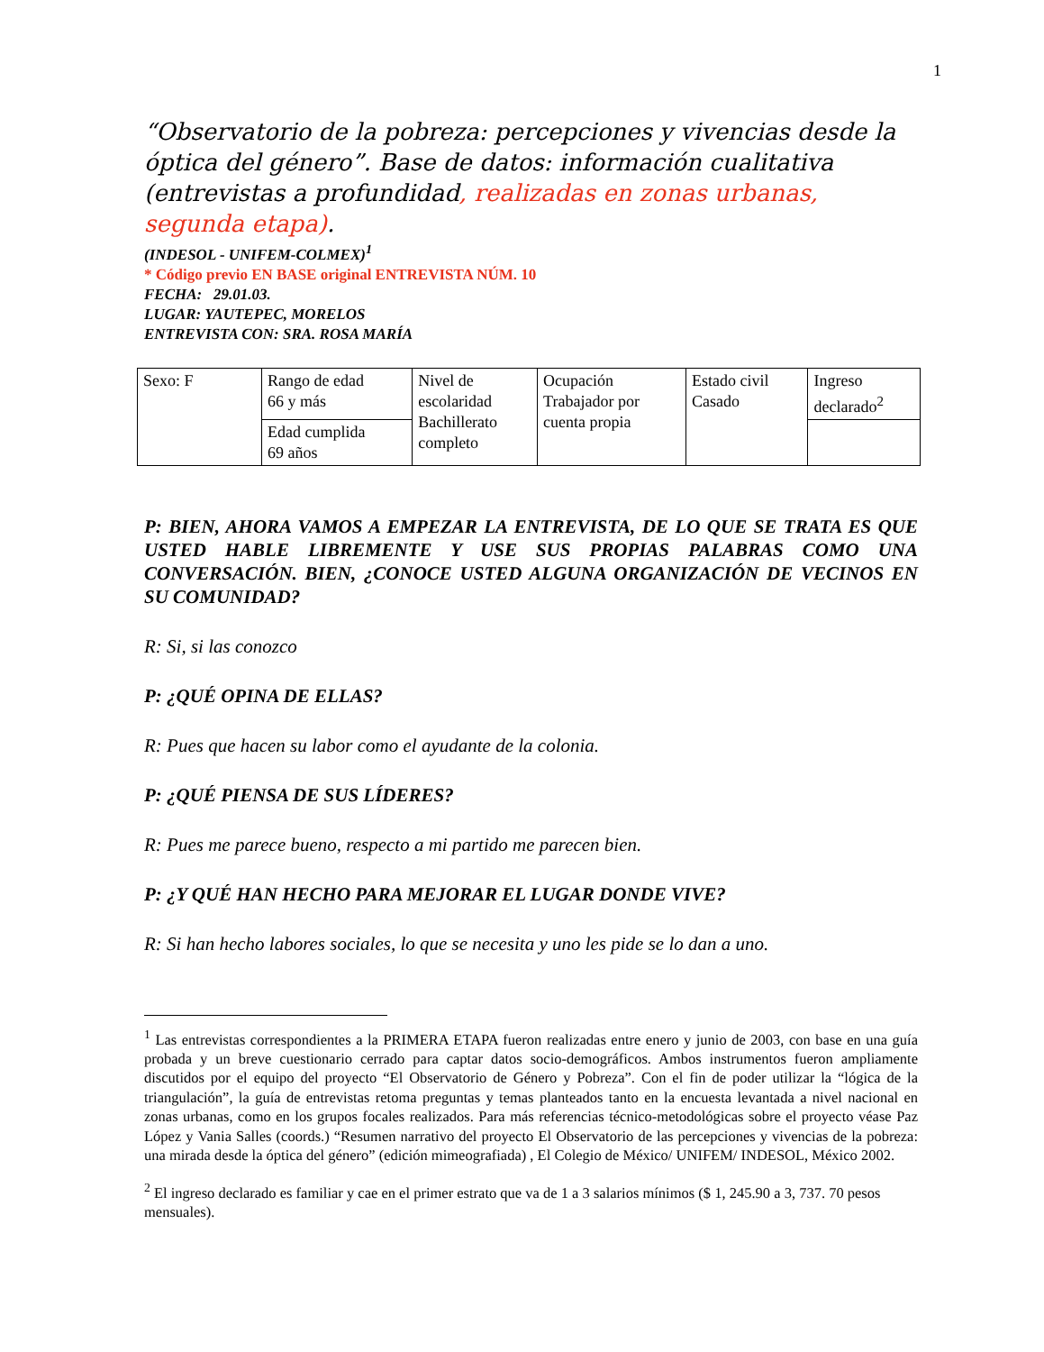1
“Observatorio de la pobreza: percepciones y vivencias desde la óptica del género”. Base de datos: información cualitativa (entrevistas a profundidad, realizadas en zonas urbanas, segunda etapa).
(INDESOL - UNIFEM-COLMEX)<sup>1</sup>
* Código previo EN BASE original ENTREVISTA NÚM. 10
FECHA: 29.01.03.
LUGAR: YAUTEPEC, MORELOS
ENTREVISTA CON: SRA. ROSA MARÍA
| Sexo: F | Rango de edad 66 y más | Nivel de escolaridad Bachillerato completo | Ocupación Trabajador por cuenta propia | Estado civil Casado | Ingreso declarado<sup>2</sup> |
| | Edad cumplida 69 años | | | | |
P: BIEN, AHORA VAMOS A EMPEZAR LA ENTREVISTA, DE LO QUE SE TRATA ES QUE USTED HABLE LIBREMENTE Y USE SUS PROPIAS PALABRAS COMO UNA CONVERSACIÓN. BIEN, ¿CONOCE USTED ALGUNA ORGANIZACIÓN DE VECINOS EN SU COMUNIDAD?
R: Si, si las conozco
P: ¿QUÉ OPINA DE ELLAS?
R: Pues que hacen su labor como el ayudante de la colonia.
P: ¿QUÉ PIENSA DE SUS LÍDERES?
R: Pues me parece bueno, respecto a mi partido me parecen bien.
P: ¿Y QUÉ HAN HECHO PARA MEJORAR EL LUGAR DONDE VIVE?
R: Si han hecho labores sociales, lo que se necesita y uno les pide se lo dan a uno.
<sup>1</sup> Las entrevistas correspondientes a la PRIMERA ETAPA fueron realizadas entre enero y junio de 2003, con base en una guía probada y un breve cuestionario cerrado para captar datos socio-demográficos. Ambos instrumentos fueron ampliamente discutidos por el equipo del proyecto “El Observatorio de Género y Pobreza”. Con el fin de poder utilizar la “lógica de la triangulación”, la guía de entrevistas retoma preguntas y temas planteados tanto en la encuesta levantada a nivel nacional en zonas urbanas, como en los grupos focales realizados. Para más referencias técnico-metodológicas sobre el proyecto véase Paz López y Vania Salles (coords.) “Resumen narrativo del proyecto El Observatorio de las percepciones y vivencias de la pobreza: una mirada desde la óptica del género” (edición mimeografiada) , El Colegio de México/ UNIFEM/ INDESOL, México 2002.
<sup>2</sup> El ingreso declarado es familiar y cae en el primer estrato que va de 1 a 3 salarios mínimos ($ 1, 245.90 a 3, 737. 70 pesos mensuales).